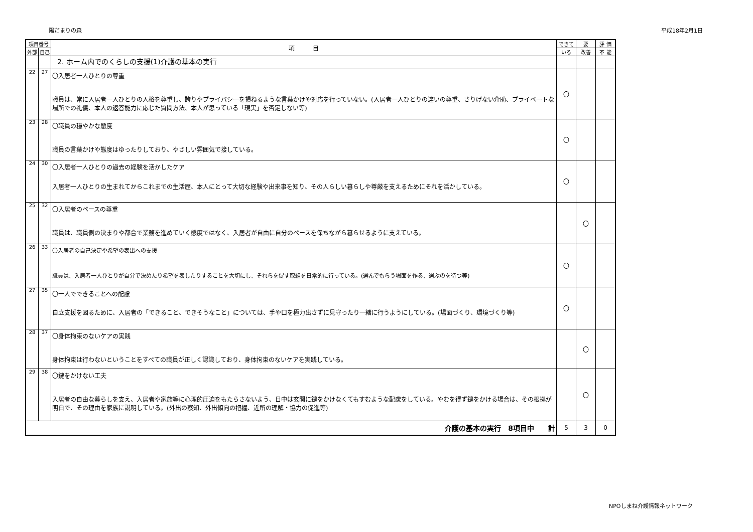陽だまりの森 平成18年2月1日
| 項目番号 | | 項 目 | できて | 要 | 評 価 |
| --- | --- | --- | --- | --- | --- |
| 外部 | 自己 | | いる | 改善 | 不 能 |
| | | 2. ホーム内でのくらしの支援(1)介護の基本の実行 | | | |
| 22 | 27 | 〇入居者一人ひとりの尊重 職員は、常に入居者一人ひとりの人格を尊重し、誇りやプライバシーを損ねるような言葉かけや対応を行っていない。(入居者一人ひとりの違いの尊重、さりげない介助、プライベートな場所での礼儀、本人の返答能力に応じた質問方法、本人が思っている「現実」を否定しない等) | 〇 | | |
| 23 | 28 | 〇職員の穏やかな態度 職員の言葉かけや態度はゆったりしており、やさしい雰囲気で接している。 | 〇 | | |
| 24 | 30 | 〇入居者一人ひとりの過去の経験を活かしたケア 入居者一人ひとりの生まれてからこれまでの生活歴、本人にとって大切な経験や出来事を知り、その人らしい暮らしや尊厳を支えるためにそれを活かしている。 | 〇 | | |
| 25 | 32 | 〇入居者のペースの尊重 職員は、職員側の決まりや都合で業務を進めていく態度ではなく、入居者が自由に自分のペースを保ちながら暮らせるように支えている。 | | 〇 | |
| 26 | 33 | 〇入居者の自己決定や希望の表出への支援 職員は、入居者一人ひとりが自分で決めたり希望を表したりすることを大切にし、それらを促す取組を日常的に行っている。(選んでもらう場面を作る、選ぶのを待つ等) | 〇 | | |
| 27 | 35 | 〇一人でできることへの配慮 自立支援を図るために、入居者の「できること、できそうなこと」については、手や口を極力出さずに見守ったり一緒に行うようにしている。(場面づくり、環境づくり等) | 〇 | | |
| 28 | 37 | 〇身体拘束のないケアの実践 身体拘束は行わないということをすべての職員が正しく認識しており、身体拘束のないケアを実践している。 | | 〇 | |
| 29 | 38 | 〇鍵をかけない工夫 入居者の自由な暮らしを支え、入居者や家族等に心理的圧迫をもたらさないよう、日中は玄関に鍵をかけなくてもすむような配慮をしている。やむを得ず鍵をかける場合は、その根拠が明白で、その理由を家族に説明している。(外出の察知、外出傾向の把握、近所の理解・協力の促進等) | | 〇 | |
| 介護の基本の実行 8項目中 計 | | | 5 | 3 | 0 |
NPOしまね介護情報ネットワーク